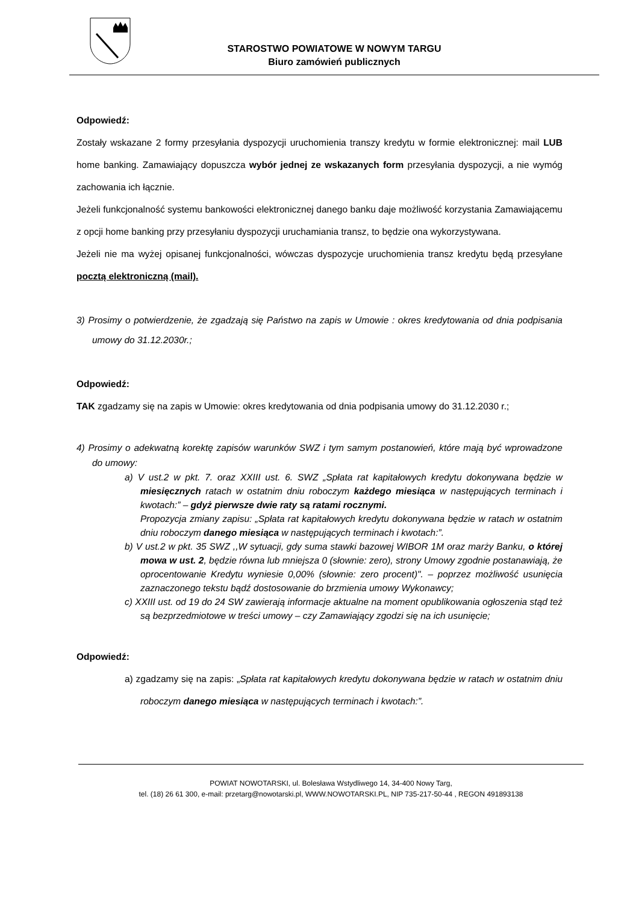STAROSTWO POWIATOWE W NOWYM TARGU
Biuro zamówień publicznych
Odpowiedź:
Zostały wskazane 2 formy przesyłania dyspozycji uruchomienia transzy kredytu w formie elektronicznej: mail LUB home banking. Zamawiający dopuszcza wybór jednej ze wskazanych form przesyłania dyspozycji, a nie wymóg zachowania ich łącznie.
Jeżeli funkcjonalność systemu bankowości elektronicznej danego banku daje możliwość korzystania Zamawiającemu z opcji home banking przy przesyłaniu dyspozycji uruchamiania transz, to będzie ona wykorzystywana.
Jeżeli nie ma wyżej opisanej funkcjonalności, wówczas dyspozycje uruchomienia transz kredytu będą przesyłane pocztą elektroniczną (mail).
3) Prosimy o potwierdzenie, że zgadzają się Państwo na zapis w Umowie : okres kredytowania od dnia podpisania umowy do 31.12.2030r.;
Odpowiedź:
TAK zgadzamy się na zapis w Umowie: okres kredytowania od dnia podpisania umowy do 31.12.2030 r.;
4) Prosimy o adekwatną korektę zapisów warunków SWZ i tym samym postanowień, które mają być wprowadzone do umowy:
a) V ust.2 w pkt. 7. oraz XXIII ust. 6. SWZ „Spłata rat kapitałowych kredytu dokonywana będzie w miesięcznych ratach w ostatnim dniu roboczym każdego miesiąca w następujących terminach i kwotach:” – gdyż pierwsze dwie raty są ratami rocznymi.
Propozycja zmiany zapisu: „Spłata rat kapitałowych kredytu dokonywana będzie w ratach w ostatnim dniu roboczym danego miesiąca w następujących terminach i kwotach:”.
b) V ust.2 w pkt. 35 SWZ ,,W sytuacji, gdy suma stawki bazowej WIBOR 1M oraz marży Banku, o której mowa w ust. 2, będzie równa lub mniejsza 0 (słownie: zero), strony Umowy zgodnie postanawiają, że oprocentowanie Kredytu wyniesie 0,00% (słownie: zero procent)". – poprzez możliwość usunięcia zaznaczonego tekstu bądź dostosowanie do brzmienia umowy Wykonawcy;
c) XXIII ust. od 19 do 24 SW zawierają informacje aktualne na moment opublikowania ogłoszenia stąd też są bezprzedmiotowe w treści umowy – czy Zamawiający zgodzi się na ich usunięcie;
Odpowiedź:
a) zgadzamy się na zapis: „Spłata rat kapitałowych kredytu dokonywana będzie w ratach w ostatnim dniu roboczym danego miesiąca w następujących terminach i kwotach:”.
POWIAT NOWOTARSKI, ul. Bolesława Wstydliwego 14, 34-400 Nowy Targ,
tel. (18) 26 61 300, e-mail: przetarg@nowotarski.pl, WWW.NOWOTARSKI.PL, NIP 735-217-50-44 , REGON 491893138